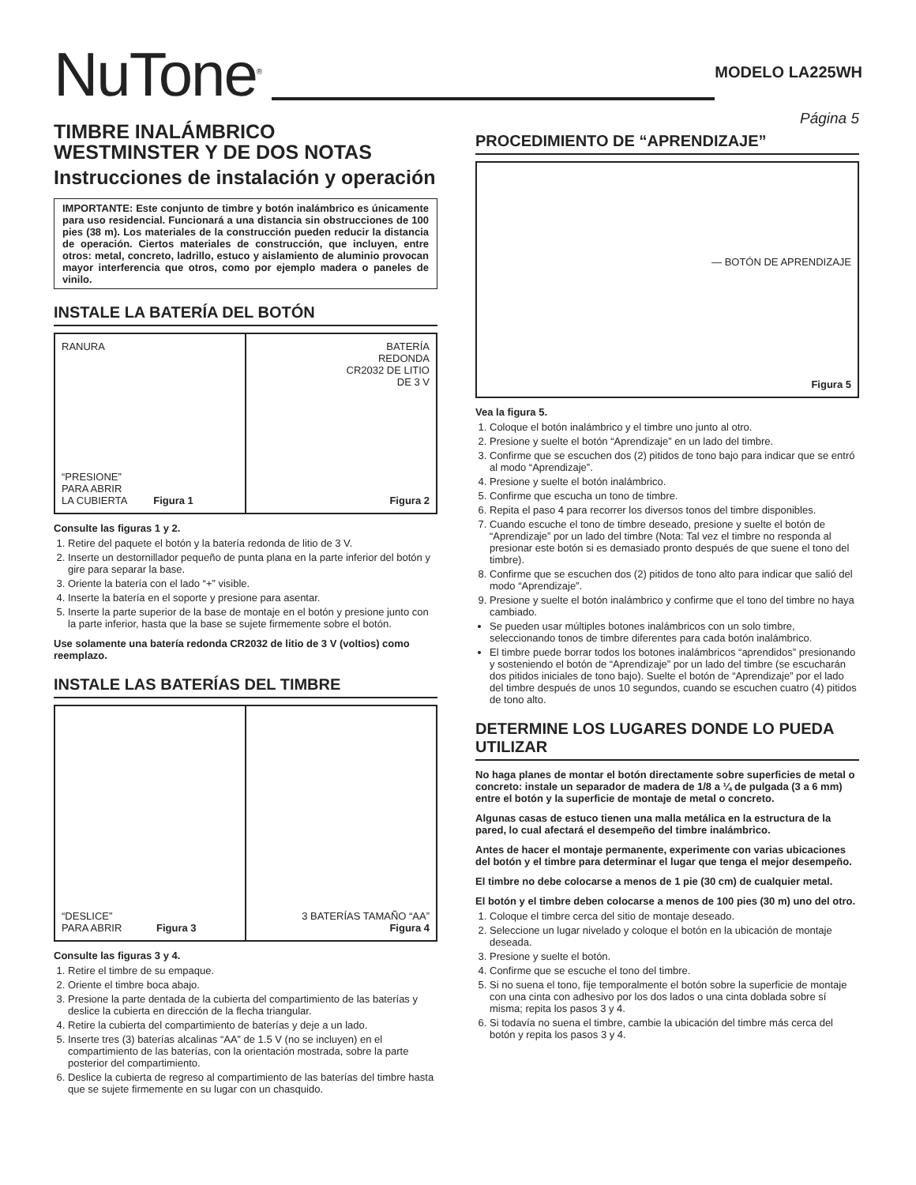NuTone<sup>®</sup>
MODELO LA225WH
TIMBRE INALÁMBRICO
WESTMINSTER Y DE DOS NOTAS
Instrucciones de instalación y operación
IMPORTANTE: Este conjunto de timbre y botón inalámbrico es únicamente para uso residencial. Funcionará a una distancia sin obstrucciones de 100 pies (38 m). Los materiales de la construcción pueden reducir la distancia de operación. Ciertos materiales de construcción, que incluyen, entre otros: metal, concreto, ladrillo, estuco y aislamiento de aluminio provocan mayor interferencia que otros, como por ejemplo madera o paneles de vinilo.
INSTALE LA BATERÍA DEL BOTÓN
RANURA
“PRESIONE”
PARA ABRIR
LA CUBIERTA Figura 1
BATERÍA
REDONDA
CR2032 DE LITIO
DE 3 V
Figura 2
Consulte las figuras 1 y 2.
1. Retire del paquete el botón y la batería redonda de litio de 3 V.
2. Inserte un destornillador pequeño de punta plana en la parte inferior del botón y gire para separar la base.
3. Oriente la batería con el lado “+” visible.
4. Inserte la batería en el soporte y presione para asentar.
5. Inserte la parte superior de la base de montaje en el botón y presione junto con la parte inferior, hasta que la base se sujete firmemente sobre el botón.
Use solamente una batería redonda CR2032 de litio de 3 V (voltios) como reemplazo.
INSTALE LAS BATERÍAS DEL TIMBRE
“DESLICE”
PARA ABRIR Figura 3
3 BATERÍAS TAMAÑO “AA”
Figura 4
Consulte las figuras 3 y 4.
1. Retire el timbre de su empaque.
2. Oriente el timbre boca abajo.
3. Presione la parte dentada de la cubierta del compartimiento de las baterías y deslice la cubierta en dirección de la flecha triangular.
4. Retire la cubierta del compartimiento de baterías y deje a un lado.
5. Inserte tres (3) baterías alcalinas “AA” de 1.5 V (no se incluyen) en el compartimiento de las baterías, con la orientación mostrada, sobre la parte posterior del compartimiento.
6. Deslice la cubierta de regreso al compartimiento de las baterías del timbre hasta que se sujete firmemente en su lugar con un chasquido.
Página 5
PROCEDIMIENTO DE “APRENDIZAJE”
— BOTÓN DE APRENDIZAJE
Figura 5
Vea la figura 5.
1. Coloque el botón inalámbrico y el timbre uno junto al otro.
2. Presione y suelte el botón “Aprendizaje” en un lado del timbre.
3. Confirme que se escuchen dos (2) pitidos de tono bajo para indicar que se entró al modo “Aprendizaje”.
4. Presione y suelte el botón inalámbrico.
5. Confirme que escucha un tono de timbre.
6. Repita el paso 4 para recorrer los diversos tonos del timbre disponibles.
7. Cuando escuche el tono de timbre deseado, presione y suelte el botón de “Aprendizaje” por un lado del timbre (Nota: Tal vez el timbre no responda al presionar este botón si es demasiado pronto después de que suene el tono del timbre).
8. Confirme que se escuchen dos (2) pitidos de tono alto para indicar que salió del modo “Aprendizaje”.
9. Presione y suelte el botón inalámbrico y confirme que el tono del timbre no haya cambiado.
Se pueden usar múltiples botones inalámbricos con un solo timbre, seleccionando tonos de timbre diferentes para cada botón inalámbrico.
El timbre puede borrar todos los botones inalámbricos “aprendidos” presionando y sosteniendo el botón de “Aprendizaje” por un lado del timbre (se escucharán dos pitidos iniciales de tono bajo). Suelte el botón de “Aprendizaje” por el lado del timbre después de unos 10 segundos, cuando se escuchen cuatro (4) pitidos de tono alto.
DETERMINE LOS LUGARES DONDE LO PUEDA UTILIZAR
No haga planes de montar el botón directamente sobre superficies de metal o concreto: instale un separador de madera de 1/8 a ¼ de pulgada (3 a 6 mm) entre el botón y la superficie de montaje de metal o concreto.
Algunas casas de estuco tienen una malla metálica en la estructura de la pared, lo cual afectará el desempeño del timbre inalámbrico.
Antes de hacer el montaje permanente, experimente con varias ubicaciones del botón y el timbre para determinar el lugar que tenga el mejor desempeño.
El timbre no debe colocarse a menos de 1 pie (30 cm) de cualquier metal.
El botón y el timbre deben colocarse a menos de 100 pies (30 m) uno del otro.
1. Coloque el timbre cerca del sitio de montaje deseado.
2. Seleccione un lugar nivelado y coloque el botón en la ubicación de montaje deseada.
3. Presione y suelte el botón.
4. Confirme que se escuche el tono del timbre.
5. Si no suena el tono, fije temporalmente el botón sobre la superficie de montaje con una cinta con adhesivo por los dos lados o una cinta doblada sobre sí misma; repita los pasos 3 y 4.
6. Si todavía no suena el timbre, cambie la ubicación del timbre más cerca del botón y repita los pasos 3 y 4.